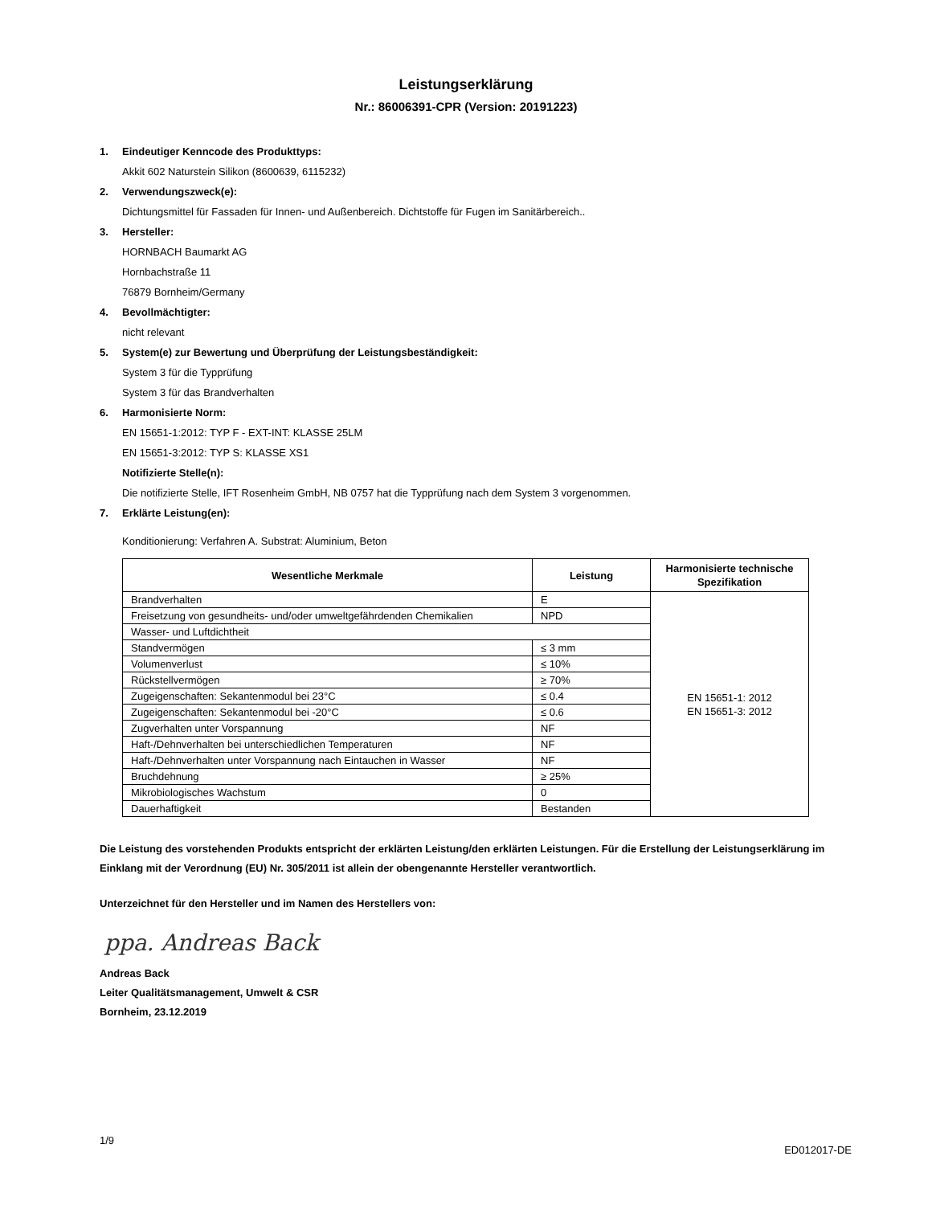Leistungserklärung
Nr.: 86006391-CPR (Version: 20191223)
1. Eindeutiger Kenncode des Produkttyps:
Akkit 602 Naturstein Silikon (8600639, 6115232)
2. Verwendungszweck(e):
Dichtungsmittel für Fassaden für Innen- und Außenbereich. Dichtstoffe für Fugen im Sanitärbereich..
3. Hersteller:
HORNBACH Baumarkt AG
Hornbachstraße 11
76879 Bornheim/Germany
4. Bevollmächtigter:
nicht relevant
5. System(e) zur Bewertung und Überprüfung der Leistungsbeständigkeit:
System 3 für die Typprüfung
System 3 für das Brandverhalten
6. Harmonisierte Norm:
EN 15651-1:2012: TYP F - EXT-INT: KLASSE 25LM
EN 15651-3:2012: TYP S: KLASSE XS1
Notifizierte Stelle(n):
Die notifizierte Stelle, IFT Rosenheim GmbH, NB 0757 hat die Typprüfung nach dem System 3 vorgenommen.
7. Erklärte Leistung(en):
Konditionierung: Verfahren A. Substrat: Aluminium, Beton
| Wesentliche Merkmale | Leistung | Harmonisierte technische Spezifikation |
| --- | --- | --- |
| Brandverhalten | E | EN 15651-1: 2012 EN 15651-3: 2012 |
| Freisetzung von gesundheits- und/oder umweltgefährdenden Chemikalien | NPD | |
| Wasser- und Luftdichtheit | | |
| Standvermögen | ≤ 3 mm | |
| Volumenverlust | ≤ 10% | |
| Rückstellvermögen | ≥ 70% | |
| Zugeigenschaften: Sekantenmodul bei 23°C | ≤ 0.4 | |
| Zugeigenschaften: Sekantenmodul bei -20°C | ≤ 0.6 | |
| Zugverhalten unter Vorspannung | NF | |
| Haft-/Dehnverhalten bei unterschiedlichen Temperaturen | NF | |
| Haft-/Dehnverhalten unter Vorspannung nach Eintauchen in Wasser | NF | |
| Bruchdehnung | ≥ 25% | |
| Mikrobiologisches Wachstum | 0 | |
| Dauerhaftigkeit | Bestanden | |
Die Leistung des vorstehenden Produkts entspricht der erklärten Leistung/den erklärten Leistungen. Für die Erstellung der Leistungserklärung im Einklang mit der Verordnung (EU) Nr. 305/2011 ist allein der obengenannte Hersteller verantwortlich.
Unterzeichnet für den Hersteller und im Namen des Herstellers von:
ppa. Andreas Back
Andreas Back
Leiter Qualitätsmanagement, Umwelt & CSR
Bornheim, 23.12.2019
1/9 ED012017-DE